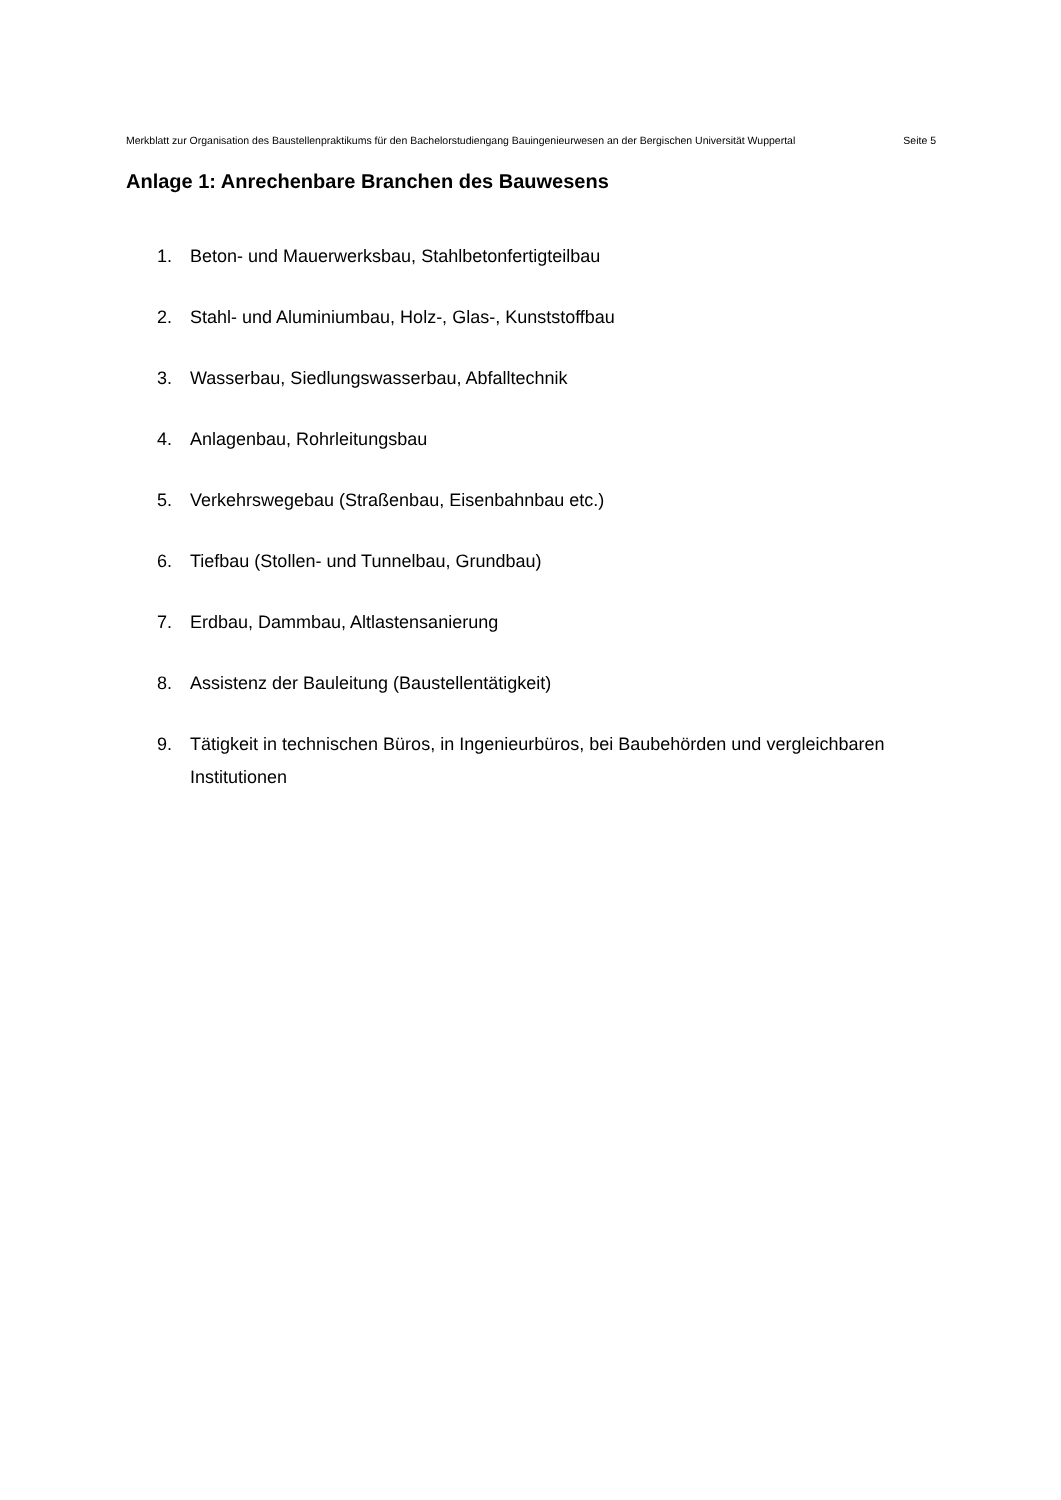Merkblatt zur Organisation des Baustellenpraktikums für den Bachelorstudiengang Bauingenieurwesen an der Bergischen Universität Wuppertal Seite 5
Anlage 1: Anrechenbare Branchen des Bauwesens
1. Beton- und Mauerwerksbau, Stahlbetonfertigteilbau
2. Stahl- und Aluminiumbau, Holz-, Glas-, Kunststoffbau
3. Wasserbau, Siedlungswasserbau, Abfalltechnik
4. Anlagenbau, Rohrleitungsbau
5. Verkehrswegebau (Straßenbau, Eisenbahnbau etc.)
6. Tiefbau (Stollen- und Tunnelbau, Grundbau)
7. Erdbau, Dammbau, Altlastensanierung
8. Assistenz der Bauleitung (Baustellentätigkeit)
9. Tätigkeit in technischen Büros, in Ingenieurbüros, bei Baubehörden und vergleichbaren Institutionen